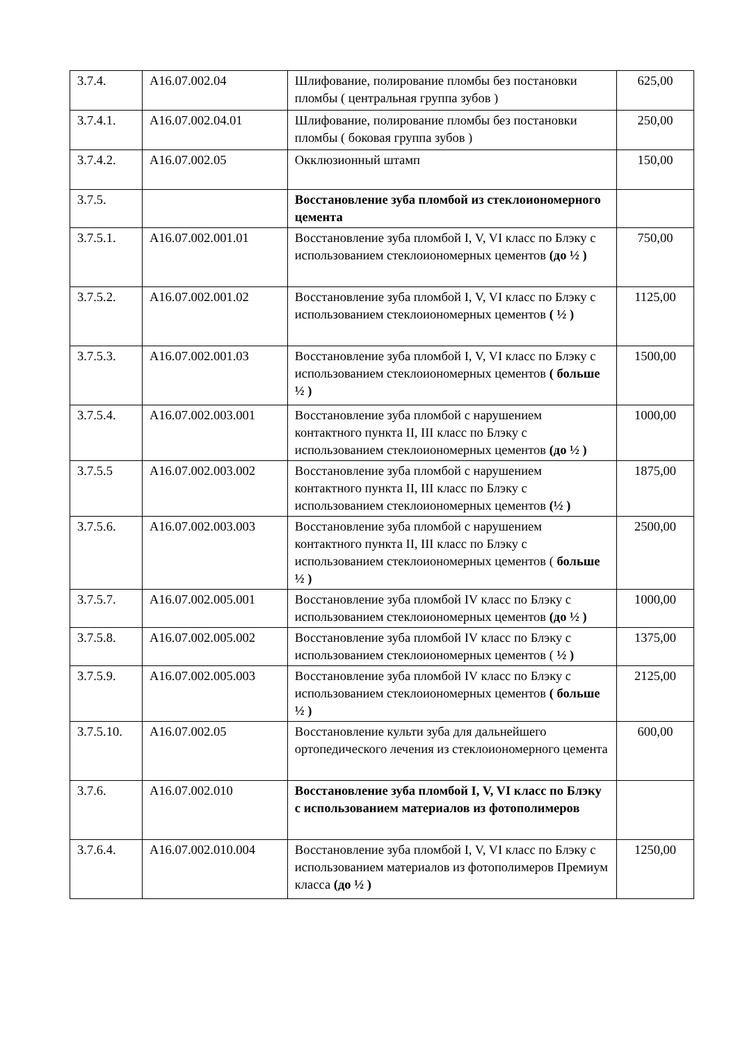| 3.7.4. | A16.07.002.04 | Шлифование, полирование пломбы без постановки пломбы ( центральная группа зубов ) | 625,00 |
| 3.7.4.1. | A16.07.002.04.01 | Шлифование, полирование пломбы без постановки пломбы ( боковая группа зубов ) | 250,00 |
| 3.7.4.2. | A16.07.002.05 | Окклюзионный штамп | 150,00 |
| 3.7.5. | | Восстановление зуба пломбой из стеклоиономерного цемента | |
| 3.7.5.1. | A16.07.002.001.01 | Восстановление зуба пломбой I, V, VI класс по Блэку с использованием стеклоиономерных цементов (до ½ ) | 750,00 |
| 3.7.5.2. | A16.07.002.001.02 | Восстановление зуба пломбой I, V, VI класс по Блэку с использованием стеклоиономерных цементов ( ½ ) | 1125,00 |
| 3.7.5.3. | A16.07.002.001.03 | Восстановление зуба пломбой I, V, VI класс по Блэку с использованием стеклоиономерных цементов ( больше ½ ) | 1500,00 |
| 3.7.5.4. | A16.07.002.003.001 | Восстановление зуба пломбой с нарушением контактного пункта II, III класс по Блэку с использованием стеклоиономерных цементов (до ½ ) | 1000,00 |
| 3.7.5.5 | A16.07.002.003.002 | Восстановление зуба пломбой с нарушением контактного пункта II, III класс по Блэку с использованием стеклоиономерных цементов (½ ) | 1875,00 |
| 3.7.5.6. | A16.07.002.003.003 | Восстановление зуба пломбой с нарушением контактного пункта II, III класс по Блэку с использованием стеклоиономерных цементов ( больше ½ ) | 2500,00 |
| 3.7.5.7. | A16.07.002.005.001 | Восстановление зуба пломбой IV класс по Блэку с использованием стеклоиономерных цементов (до ½ ) | 1000,00 |
| 3.7.5.8. | A16.07.002.005.002 | Восстановление зуба пломбой IV класс по Блэку с использованием стеклоиономерных цементов ( ½ ) | 1375,00 |
| 3.7.5.9. | A16.07.002.005.003 | Восстановление зуба пломбой IV класс по Блэку с использованием стеклоиономерных цементов ( больше ½ ) | 2125,00 |
| 3.7.5.10. | A16.07.002.05 | Восстановление культи зуба для дальнейшего ортопедического лечения из стеклоиономерного цемента | 600,00 |
| 3.7.6. | A16.07.002.010 | Восстановление зуба пломбой I, V, VI класс по Блэку с использованием материалов из фотополимеров | |
| 3.7.6.4. | A16.07.002.010.004 | Восстановление зуба пломбой I, V, VI класс по Блэку с использованием материалов из фотополимеров Премиум класса (до ½ ) | 1250,00 |